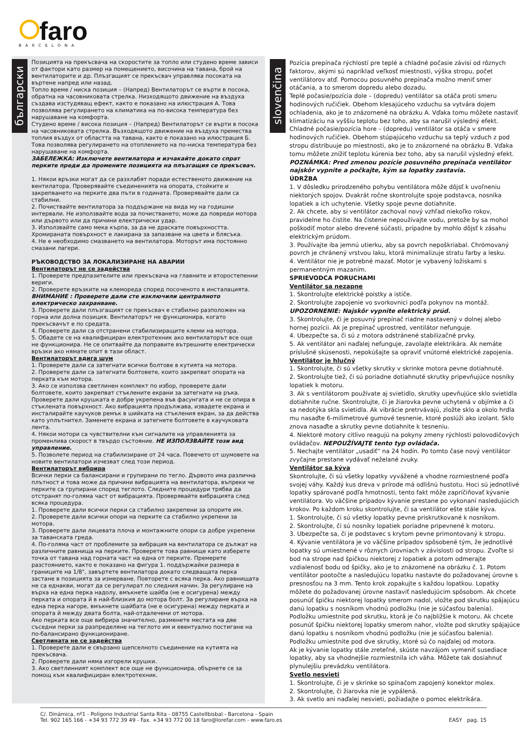faro
BARCELONA
български
Позицията на прекъсвача на скоростите за топло или студено време зависи от фактори като размер на помещението, височина на тавана, брой на вентилаторите и др. Плъзгащият се прекъсвач управлява посоката на въртене напред или назад.
Топло време / ниска позиция – (Напред) Вентилаторът се върти в посока, обратна на часовниковата стрелка. Низходящото движение на въздуха създава изстудяващ ефект, както е показано на илюстрация А. Това позволява регулирането на климатика на по-висока температура без нарушаване на комфорта.
Студено време / висока позиция – (Напред) Вентилаторът се върти в посока на часовниковата стрелка. Възходящото движение на въздуха премества топлия въздух от областта на тавана, както е показано на илюстрация Б. Това позволява регулирането на отоплението на по-ниска температура без нарушаване на комфорта.
ЗАБЕЛЕЖКА: Изключете вентилатора и изчакайте докато спрат перките преди да промените позицията на плъзгащия се прекъсвач.
1. Някои връзки могат да се разхлабят поради естественото движение на вентилатора. Проверявайте съединенията на опората, стойките и закрепването на перките два пъти в годината. Проверявайте дали са стабилни.
2. Почиствайте вентилатора за поддържане на вида му на годишни интервали. Не използвайте вода за почистването; може да повреди мотора или дървото или да причини електрически удар.
3. Използвайте само мека кърпа, за да не драскате повърхността. Хромираната повърхност е лакирана за запазване на цвета и блясъка.
4. Не е необходимо смазването на вентилатора. Моторът има постоянно смазани лагери.
РЪКОВОДСТВО ЗА ЛОКАЛИЗИРАНЕ НА АВАРИИ
Вентилаторът не се задейства
1. Проверете предпазителите или прекъсвача на главните и второстепенни вериги.
2. Проверете връзките на клемореда според посоченото в инсталацията. ВНИМАНИЕ : Проверете дали сте изключили централното електрическо захранване.
3. Проверете дали плъзгащият се прекъсвач е стабилно разположен на горна или долна позиция. Вентилаторът не функционира, когато прекъсвачът е по средата.
4. Проверете дали са отстранени стабилизиращите клеми на мотора.
5. Обадете се на квалифициран електротехник ако вентилаторът все още не функционира. Не се опитвайте да поправите вътрешните електрически връзки ако нямате опит в тази област.
Вентилаторът вдига шум
1. Проверете дали са затегнати всички болтове в кутията на мотора.
2. Проверете дали са затегнати болтовете, които закрепват опората на перката към мотора.
3. Ако се използва светлинен комплект по избор, проверете дали болтовете, които закрепват стъклените екрани за затегнати на ръка. Проверете дали крушката е добре укрепена във фасунгата и не се опира в стъклената повърхност. Ако вибрацията продължава, извадете екрана и инсталирайте каучуков ремък в шийката на стъкления екран, за да действа като уплътнител. Заменете екрана и затегнете болтовете в каучуковата лента.
4. Някои мотори са чувствителни към сигналите на управленията за променлива скорост в твърдо състояние. НЕ ИЗПОЛЗВАЙТЕ този вид управление.
5. Позволете период на стабилизиране от 24 часа. Повечето от шумовете на новите вентилатори изчезват след този период.
Вентилаторът вибрира
Всички перки са балансирани и групирани по тегло. Дървото има различна плътност и това може да причини вибрацията на вентилатора, въпреки че перките са групирани според теглото. Следните процедури трябва да отстранят по-голяма част от вибрацията. Проверявайте вибрацията след всяка процедура.
1. Проверете дали всички перки са стабилно закрепени за опорите им.
2. Проверете дали всички опори на перките са стабилно укрепени за мотора.
3. Проверете дали лицевата плоча и монтажните опори са добре укрепени за таванската греда.
4. По-голяма част от проблемите за вибрация на вентилатора се дължат на различните равнища на перките. Проверете това равнище като изберете точка от тавана над горната част на една от перките. Премерете разстоянието, както е показано на фигура 1. поддържайки размера в границите на 1/8", завъртете вентилатора докато следващата перка застане в позицията за измерване. Повторете с всяка перка. Ако равнищата не са еднакви, могат да се регулират по следния начин. За регулиране на върха на една перка надолу, вмъкнете шайба (не е осигурена) между перката и опората й в най-близкия до мотора болт. За регулиране върха на една перка нагоре, вмъкнете шайбата (не е осигурена) между перката и опората й между двата болта, най-отдалечени от мотора.
Ако перката все още вибрира значително, разменете местата на две съседни перки за разпределяне на теглото им и евентуално постигане на по-балансирано функциониране.
Светлината не се задейства
1. Проверете дали е свързано щепселното съединение на кутията на прекъсвача.
2. Проверете дали няма изгорели крушки.
3. Ако светлинният комплект все още не функционира, обърнете се за помощ към квалифициран електротехник.
slovenčina
Pozícia prepínača rýchlostí pre teplé a chladné počasie závisí od rôznych faktorov, akými sú napríklad veľkosť miestnosti, výška stropu, počet ventilátorov atď. Pomocou posuvného prepínača možno meniť smer otáčania, a to smerom dopredu alebo dozadu.
Teplé počasie/pozícia dole – (dopredu) ventilátor sa otáča proti smeru hodinových ručičiek. Obehom klesajúceho vzduchu sa vytvára dojem ochladenia, ako je to znázornené na obrázku A. Vďaka tomu môžete nastaviť klimatizáciu na vyššiu teplotu bez toho, aby sa narušil výsledný efekt.
Chladné počasie/pozícia hore – (dopredu) ventilátor sa otáča v smere hodinových ručičiek. Obehom stúpajúceho vzduchu sa teplý vzduch z pod stropu distribuuje po miestnosti, ako je to znázornené na obrázku B. Vďaka tomu môžete znížiť teplotu kúrenia bez toho, aby sa narušil výsledný efekt.
POZNÁMKA: Pred zmenou pozície posuvného prepínača ventilátor najskôr vypnite a počkajte, kým sa lopatky zastavia.
ÚDRŽBA
1. V dôsledku prirodzeného pohybu ventilátora môže dôjsť k uvoľneniu niektorých spojov. Dvakrát ročne skontrolujte spoje podstavca, nosníka lopatiek a ich uchytenie. Všetky spoje pevne dotiahnite.
2. Ak chcete, aby si ventilátor zachoval nový vzhľad niekoľko rokov, pravidelne ho čistite. Na čistenie nepoužívajte vodu, pretože by sa mohol poškodiť motor alebo drevené súčasti, prípadne by mohlo dôjsť k zásahu elektrickým prúdom.
3. Používajte iba jemnú utierku, aby sa povrch nepoškriabal. Chrómovaný povrch je chránený vrstvou laku, ktorá minimalizuje stratu farby a lesku.
4. Ventilátor nie je potrebné mazať. Motor je vybavený ložiskami s permanentným mazaním.
SPRIEVODCA PORUCHAMI
Ventilátor sa nezapne
1. Skontrolujte elektrické poistky a ističe.
2. Skontrolujte zapojenie vo svorkovnici podľa pokynov na montáž.
UPOZORNENIE: Najskôr vypnite elektrický prúd.
3. Skontrolujte, či je posuvný prepínač riadne nastavený v dolnej alebo hornej pozícii. Ak je prepínač uprostred, ventilátor nefunguje.
4. Ubezpečte sa, či sú z motora odstránené stabilizačné prvky.
5. Ak ventilátor ani naďalej nefunguje, zavolajte elektrikára. Ak nemáte príslušné skúsenosti, nepokúšajte sa opraviť vnútorné elektrické zapojenia.
Ventilátor je hlučný
1. Skontrolujte, či sú všetky skrutky v skrinke motora pevne dotiahnuté.
2. Skontrolujte tiež, či sú poriadne dotiahnuté skrutky pripevňujúce nosníky lopatiek k motoru.
3. Ak s ventilátorom používate aj svietidlo, skrutky upevňujúce sklo svietidla dotiahnite ručne. Skontrolujte, či je žiarovka pevne uchytená v objímke a či sa nedotýka skla svietidla. Ak vibrácie pretrvávajú, zložte sklo a okolo hrdla mu nasaďte 6-milimetrové gumové tesnenie, ktoré poslúži ako izolant. Sklo znova nasaďte a skrutky pevne dotiahnite k tesneniu.
4. Niektoré motory citlivo reagujú na pokyny zmeny rýchlosti polovodičových ovládačov. NEPOUŽÍVAJTE tento typ ovládača.
5. Nechajte ventilátor „usadiť“ na 24 hodín. Po tomto čase nový ventilátor zvyčajne prestane vydávať neželané zvuky.
Ventilátor sa kýva
Skontrolujte, či sú všetky lopatky vyvážené a vhodne rozmiestnené podľa svojej váhy. Každý kus dreva v prírode má odlišnú hustotu. Hoci sú jednotlivé lopatky spárované podľa hmotnosti, tento fakt môže zapríčiňovať kývanie ventilátora. Vo väčšine prípadov kývanie prestane po vykonaní nasledujúcich krokov. Po každom kroku skontrolujte, či sa ventilátor ešte stále kýva.
1. Skontrolujte, či sú všetky lopatky pevne priskrutkované k nosníkom.
2. Skontrolujte, či sú nosníky lopatiek poriadne pripevnené k motoru.
3. Ubezpečte sa, či je podstavec s krytom pevne primontovaný k stropu.
4. Kývanie ventilátora je vo väčšine prípadov spôsobené tým, že jednotlivé lopatky sú umiestnené v rôznych úrovniach v závislosti od stropu. Zvoľte si bod na strope nad špičkou niektorej z lopatiek a potom odmerajte vzdialenosť bodu od špičky, ako je to znázornené na obrázku č. 1. Potom ventilátor pootočte a nasledujúcu lopatku nastavte do požadovanej úrovne s presnosťou na 3 mm. Tento krok zopakujte s každou lopatkou. Lopatky môžete do požadovanej úrovne nastaviť nasledujúcim spôsobom. Ak chcete posunúť špičku niektorej lopatky smerom nadol, vložte pod skrutku spájajúcu danú lopatku s nosníkom vhodnú podložku (nie je súčasťou balenia). Podložku umiestnite pod skrutku, ktorá je čo najbližšie k motoru. Ak chcete posunúť špičku niektorej lopatky smerom nahor, vložte pod skrutky spájajúce danú lopatku s nosníkom vhodnú podložku (nie je súčasťou balenia). Podložku umiestnite pod dve skrutky, ktoré sú čo najďalej od motora.
Ak je kývanie lopatky stále zreteľné, skúste navzájom vymeniť susediace lopatky, aby sa vhodnejšie rozmiestnila ich váha. Môžete tak dosiahnuť plynulejšiu prevádzku ventilátora.
Svetlo nesvieti
1. Skontrolujte, či je v skrinke so spínačom zapojený konektor molex.
2. Skontrolujte, či žiarovka nie je vypálená.
3. Ak svetlo ani naďalej nesvieti, požiadajte o pomoc elektrikára.
C/. Dinámica, nº1 - Polígono Industrial Santa Rita - 08755 Castellbisbal - Barcelona - Spain
Tel. 902 165 166 - +34 93 772 39 49 - Fax. +34 93 772 00 18 faro@lorefar.com - www.faro.es
EASY pag. 15